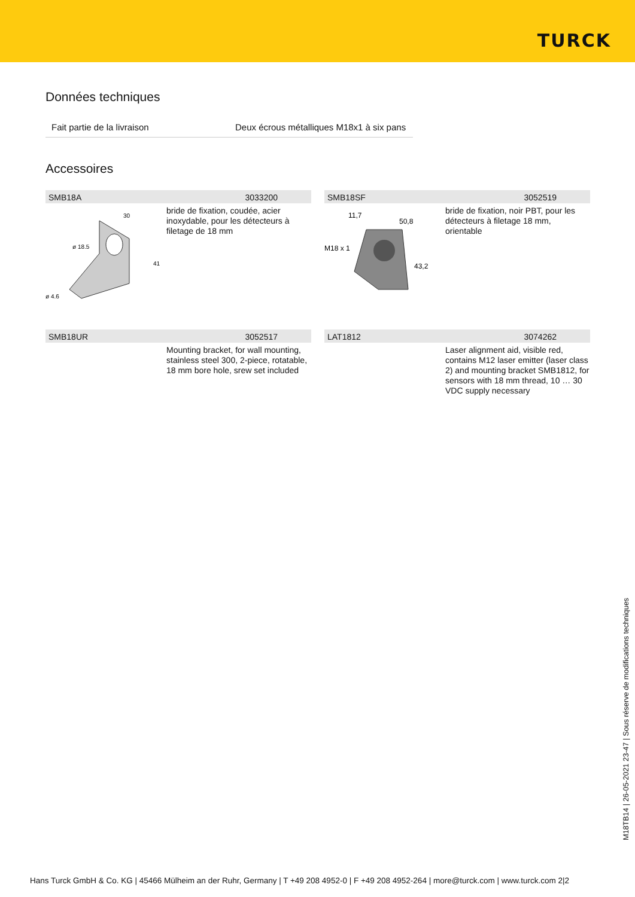TURCK
Données techniques
| Fait partie de la livraison | Deux écrous métalliques M18x1 à six pans |
Accessoires
SMB18A 3033200
ø 18.5
ø 4.6
30
41
bride de fixation, coudée, acier inoxydable, pour les détecteurs à filetage de 18 mm
SMB18SF 3052519
11,7
50,8
M18 x 1
43,2
bride de fixation, noir PBT, pour les détecteurs à filetage 18 mm, orientable
SMB18UR 3052517
Mounting bracket, for wall mounting, stainless steel 300, 2-piece, rotatable, 18 mm bore hole, srew set included
LAT1812 3074262
Laser alignment aid, visible red, contains M12 laser emitter (laser class 2) and mounting bracket SMB1812, for sensors with 18 mm thread, 10 … 30 VDC supply necessary
M18TB14 | 26-05-2021 23-47 | Sous réserve de modifications techniques
Hans Turck GmbH & Co. KG | 45466 Mülheim an der Ruhr, Germany | T +49 208 4952-0 | F +49 208 4952-264 | more@turck.com | www.turck.com 2|2